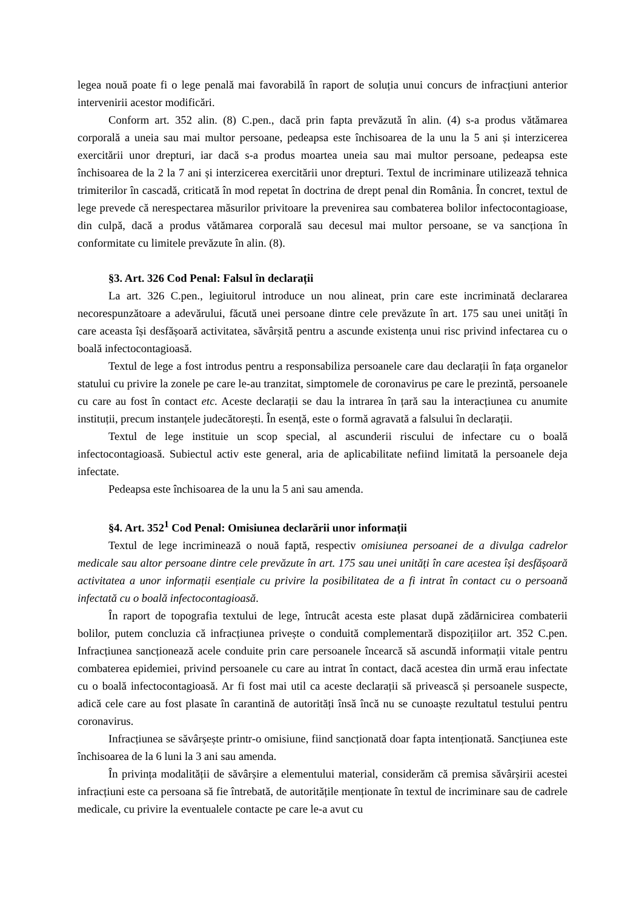legea nouă poate fi o lege penală mai favorabilă în raport de soluția unui concurs de infracțiuni anterior intervenirii acestor modificări.
Conform art. 352 alin. (8) C.pen., dacă prin fapta prevăzută în alin. (4) s-a produs vătămarea corporală a uneia sau mai multor persoane, pedeapsa este închisoarea de la unu la 5 ani și interzicerea exercitării unor drepturi, iar dacă s-a produs moartea uneia sau mai multor persoane, pedeapsa este închisoarea de la 2 la 7 ani și interzicerea exercitării unor drepturi. Textul de incriminare utilizează tehnica trimiterilor în cascadă, criticată în mod repetat în doctrina de drept penal din România. În concret, textul de lege prevede că nerespectarea măsurilor privitoare la prevenirea sau combaterea bolilor infectocontagioase, din culpă, dacă a produs vătămarea corporală sau decesul mai multor persoane, se va sancționa în conformitate cu limitele prevăzute în alin. (8).
§3. Art. 326 Cod Penal: Falsul în declarații
La art. 326 C.pen., legiuitorul introduce un nou alineat, prin care este incriminată declararea necorespunzătoare a adevărului, făcută unei persoane dintre cele prevăzute în art. 175 sau unei unități în care aceasta își desfășoară activitatea, săvârșită pentru a ascunde existența unui risc privind infectarea cu o boală infectocontagioasă.
Textul de lege a fost introdus pentru a responsabiliza persoanele care dau declarații în fața organelor statului cu privire la zonele pe care le-au tranzitat, simptomele de coronavirus pe care le prezintă, persoanele cu care au fost în contact etc. Aceste declarații se dau la intrarea în țară sau la interacțiunea cu anumite instituții, precum instanțele judecătorești. În esență, este o formă agravată a falsului în declarații.
Textul de lege instituie un scop special, al ascunderii riscului de infectare cu o boală infectocontagioasă. Subiectul activ este general, aria de aplicabilitate nefiind limitată la persoanele deja infectate.
Pedeapsa este închisoarea de la unu la 5 ani sau amenda.
§4. Art. 352<sup>1</sup> Cod Penal: Omisiunea declarării unor informații
Textul de lege incriminează o nouă faptă, respectiv omisiunea persoanei de a divulga cadrelor medicale sau altor persoane dintre cele prevăzute în art. 175 sau unei unități în care acestea își desfășoară activitatea a unor informații esențiale cu privire la posibilitatea de a fi intrat în contact cu o persoană infectată cu o boală infectocontagioasă.
În raport de topografia textului de lege, întrucât acesta este plasat după zădărnicirea combaterii bolilor, putem concluzia că infracțiunea privește o conduită complementară dispozițiilor art. 352 C.pen. Infracțiunea sancționează acele conduite prin care persoanele încearcă să ascundă informații vitale pentru combaterea epidemiei, privind persoanele cu care au intrat în contact, dacă acestea din urmă erau infectate cu o boală infectocontagioasă. Ar fi fost mai util ca aceste declarații să privească și persoanele suspecte, adică cele care au fost plasate în carantină de autorități însă încă nu se cunoaște rezultatul testului pentru coronavirus.
Infracțiunea se săvârșește printr-o omisiune, fiind sancționată doar fapta intenționată. Sancțiunea este închisoarea de la 6 luni la 3 ani sau amenda.
În privința modalității de săvârșire a elementului material, considerăm că premisa săvârșirii acestei infracțiuni este ca persoana să fie întrebată, de autoritățile menționate în textul de incriminare sau de cadrele medicale, cu privire la eventualele contacte pe care le-a avut cu